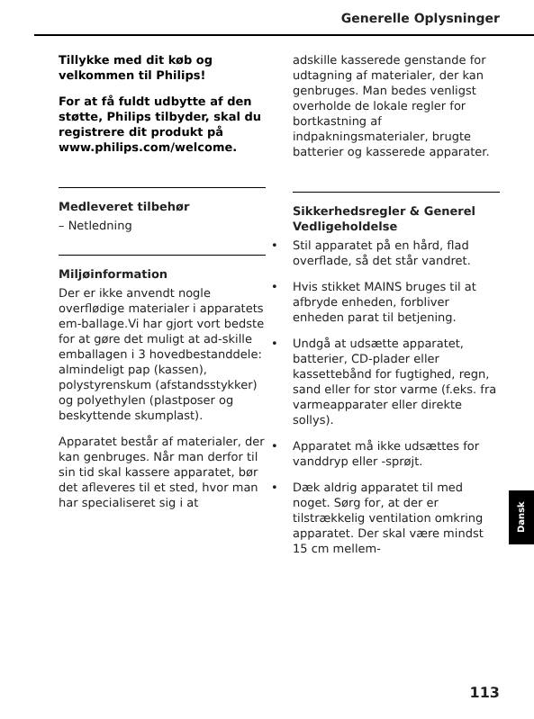Generelle Oplysninger
Tillykke med dit køb og velkommen til Philips!
For at få fuldt udbytte af den støtte, Philips tilbyder, skal du registrere dit produkt på www.philips.com/welcome.
Medleveret tilbehør
– Netledning
Miljøinformation
Der er ikke anvendt nogle overflødige materialer i apparatets em-ballage.Vi har gjort vort bedste for at gøre det muligt at ad-skille emballagen i 3 hovedbestanddele: almindeligt pap (kassen), polystyrenskum (afstandsstykker) og polyethylen (plastposer og beskyttende skumplast).
Apparatet består af materialer, der kan genbruges. Når man derfor til sin tid skal kassere apparatet, bør det afleveres til et sted, hvor man har specialiseret sig i at
adskille kasserede genstande for udtagning af materialer, der kan genbruges. Man bedes venligst overholde de lokale regler for bortkastning af indpakningsmaterialer, brugte batterier og kasserede apparater.
Sikkerhedsregler & Generel Vedligeholdelse
• Stil apparatet på en hård, flad overflade, så det står vandret.
• Hvis stikket MAINS bruges til at afbryde enheden, forbliver enheden parat til betjening.
• Undgå at udsætte apparatet, batterier, CD-plader eller kassettebånd for fugtighed, regn, sand eller for stor varme (f.eks. fra varmeapparater eller direkte sollys).
• Apparatet må ikke udsættes for vanddryp eller -sprøjt.
• Dæk aldrig apparatet til med noget. Sørg for, at der er tilstrækkelig ventilation omkring apparatet. Der skal være mindst 15 cm mellem-
Dansk
113